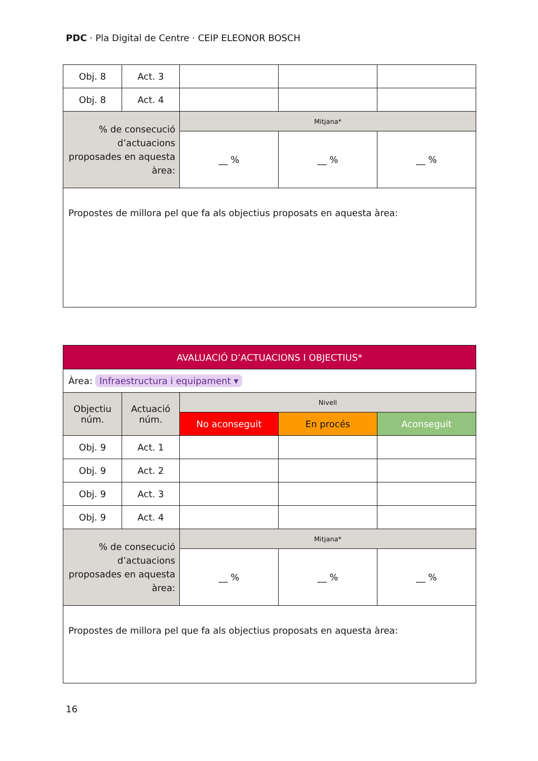PDC · Pla Digital de Centre · CEIP ELEONOR BOSCH
| Obj. 8 | Act. 3 | | | |
| Obj. 8 | Act. 4 | | | |
| % de consecució d’actuacions proposades en aquesta àrea: | | Mitjana* | | |
| | | __ % | __ % | __ % |
| Propostes de millora pel que fa als objectius proposats en aquesta àrea: | | | | |
| AVALUACIÓ D’ACTUACIONS I OBJECTIUS* | | | | |
| Àrea: Infraestructura i equipament ▾ | | | | |
| Objectiu núm. | Actuació núm. | Nivell | | |
| | | No aconseguit | En procés | Aconseguit |
| Obj. 9 | Act. 1 | | | |
| Obj. 9 | Act. 2 | | | |
| Obj. 9 | Act. 3 | | | |
| Obj. 9 | Act. 4 | | | |
| % de consecució d’actuacions proposades en aquesta àrea: | | Mitjana* | | |
| | | __ % | __ % | __ % |
| Propostes de millora pel que fa als objectius proposats en aquesta àrea: | | | | |
16